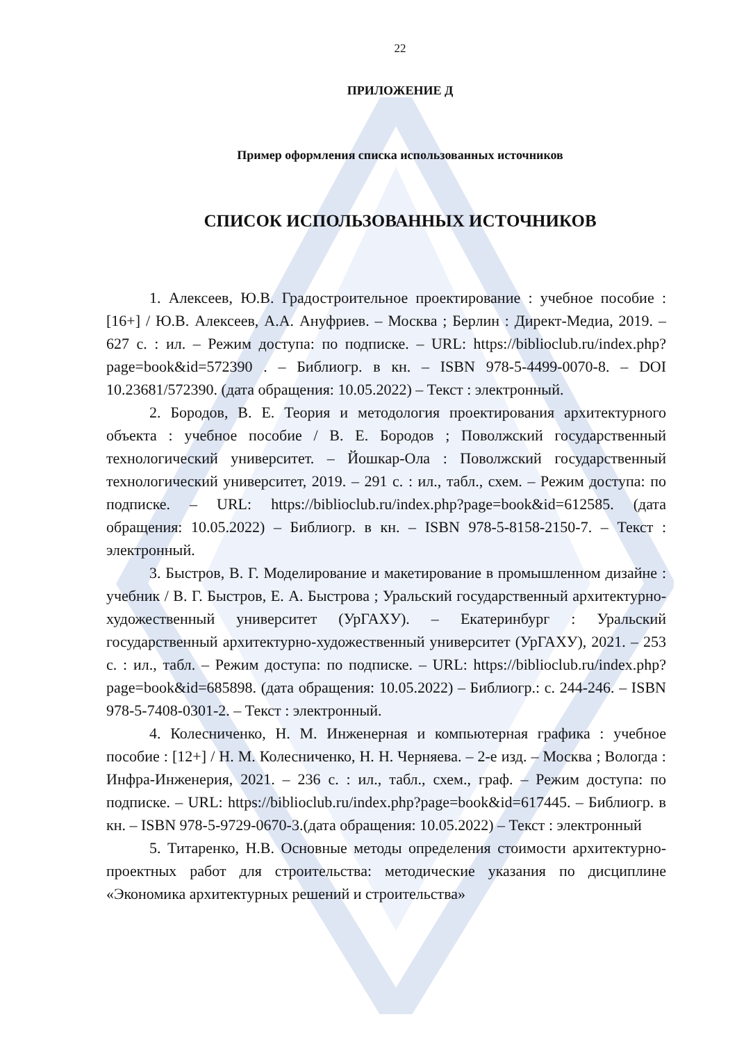22
ПРИЛОЖЕНИЕ Д
Пример оформления списка использованных источников
СПИСОК ИСПОЛЬЗОВАННЫХ ИСТОЧНИКОВ
1. Алексеев, Ю.В. Градостроительное проектирование : учебное пособие : [16+] / Ю.В. Алексеев, А.А. Ануфриев. – Москва ; Берлин : Директ-Медиа, 2019. – 627 с. : ил. – Режим доступа: по подписке. – URL: https://biblioclub.ru/index.php?page=book&id=572390 . – Библиогр. в кн. – ISBN 978-5-4499-0070-8. – DOI 10.23681/572390. (дата обращения: 10.05.2022) – Текст : электронный.
2. Бородов, В. Е. Теория и методология проектирования архитектурного объекта : учебное пособие / В. Е. Бородов ; Поволжский государственный технологический университет. – Йошкар-Ола : Поволжский государственный технологический университет, 2019. – 291 с. : ил., табл., схем. – Режим доступа: по подписке. – URL: https://biblioclub.ru/index.php?page=book&id=612585. (дата обращения: 10.05.2022) – Библиогр. в кн. – ISBN 978-5-8158-2150-7. – Текст : электронный.
3. Быстров, В. Г. Моделирование и макетирование в промышленном дизайне : учебник / В. Г. Быстров, Е. А. Быстрова ; Уральский государственный архитектурно-художественный университет (УрГАХУ). – Екатеринбург : Уральский государственный архитектурно-художественный университет (УрГАХУ), 2021. – 253 с. : ил., табл. – Режим доступа: по подписке. – URL: https://biblioclub.ru/index.php?page=book&id=685898. (дата обращения: 10.05.2022) – Библиогр.: с. 244-246. – ISBN 978-5-7408-0301-2. – Текст : электронный.
4. Колесниченко, Н. М. Инженерная и компьютерная графика : учебное пособие : [12+] / Н. М. Колесниченко, Н. Н. Черняева. – 2-е изд. – Москва ; Вологда : Инфра-Инженерия, 2021. – 236 с. : ил., табл., схем., граф. – Режим доступа: по подписке. – URL: https://biblioclub.ru/index.php?page=book&id=617445. – Библиогр. в кн. – ISBN 978-5-9729-0670-3.(дата обращения: 10.05.2022) – Текст : электронный
5. Титаренко, Н.В. Основные методы определения стоимости архитектурно-проектных работ для строительства: методические указания по дисциплине «Экономика архитектурных решений и строительства»